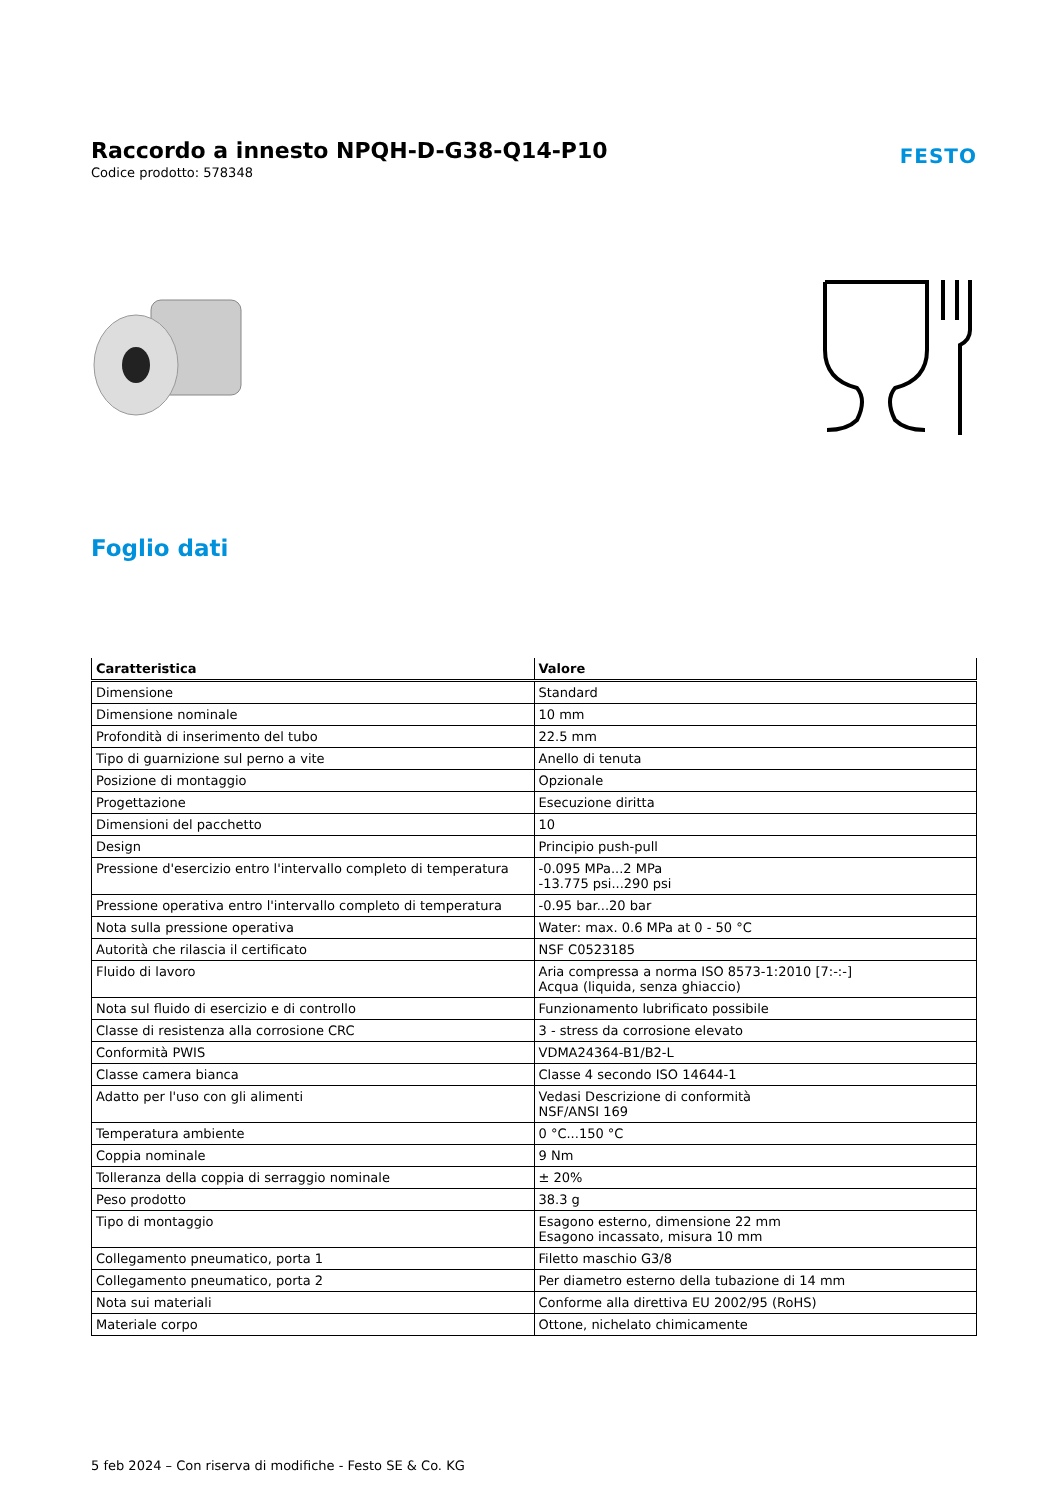Raccordo a innesto NPQH-D-G38-Q14-P10
Codice prodotto: 578348
FESTO
Foglio dati
| Caratteristica | Valore |
| --- | --- |
| Dimensione | Standard |
| Dimensione nominale | 10 mm |
| Profondità di inserimento del tubo | 22.5 mm |
| Tipo di guarnizione sul perno a vite | Anello di tenuta |
| Posizione di montaggio | Opzionale |
| Progettazione | Esecuzione diritta |
| Dimensioni del pacchetto | 10 |
| Design | Principio push-pull |
| Pressione d'esercizio entro l'intervallo completo di temperatura | -0.095 MPa...2 MPa -13.775 psi...290 psi |
| Pressione operativa entro l'intervallo completo di temperatura | -0.95 bar...20 bar |
| Nota sulla pressione operativa | Water: max. 0.6 MPa at 0 - 50 °C |
| Autorità che rilascia il certificato | NSF C0523185 |
| Fluido di lavoro | Aria compressa a norma ISO 8573-1:2010 [7:-:-] Acqua (liquida, senza ghiaccio) |
| Nota sul fluido di esercizio e di controllo | Funzionamento lubrificato possibile |
| Classe di resistenza alla corrosione CRC | 3 - stress da corrosione elevato |
| Conformità PWIS | VDMA24364-B1/B2-L |
| Classe camera bianca | Classe 4 secondo ISO 14644-1 |
| Adatto per l'uso con gli alimenti | Vedasi Descrizione di conformità NSF/ANSI 169 |
| Temperatura ambiente | 0 °C...150 °C |
| Coppia nominale | 9 Nm |
| Tolleranza della coppia di serraggio nominale | ± 20% |
| Peso prodotto | 38.3 g |
| Tipo di montaggio | Esagono esterno, dimensione 22 mm Esagono incassato, misura 10 mm |
| Collegamento pneumatico, porta 1 | Filetto maschio G3/8 |
| Collegamento pneumatico, porta 2 | Per diametro esterno della tubazione di 14 mm |
| Nota sui materiali | Conforme alla direttiva EU 2002/95 (RoHS) |
| Materiale corpo | Ottone, nichelato chimicamente |
5 feb 2024 – Con riserva di modifiche - Festo SE & Co. KG